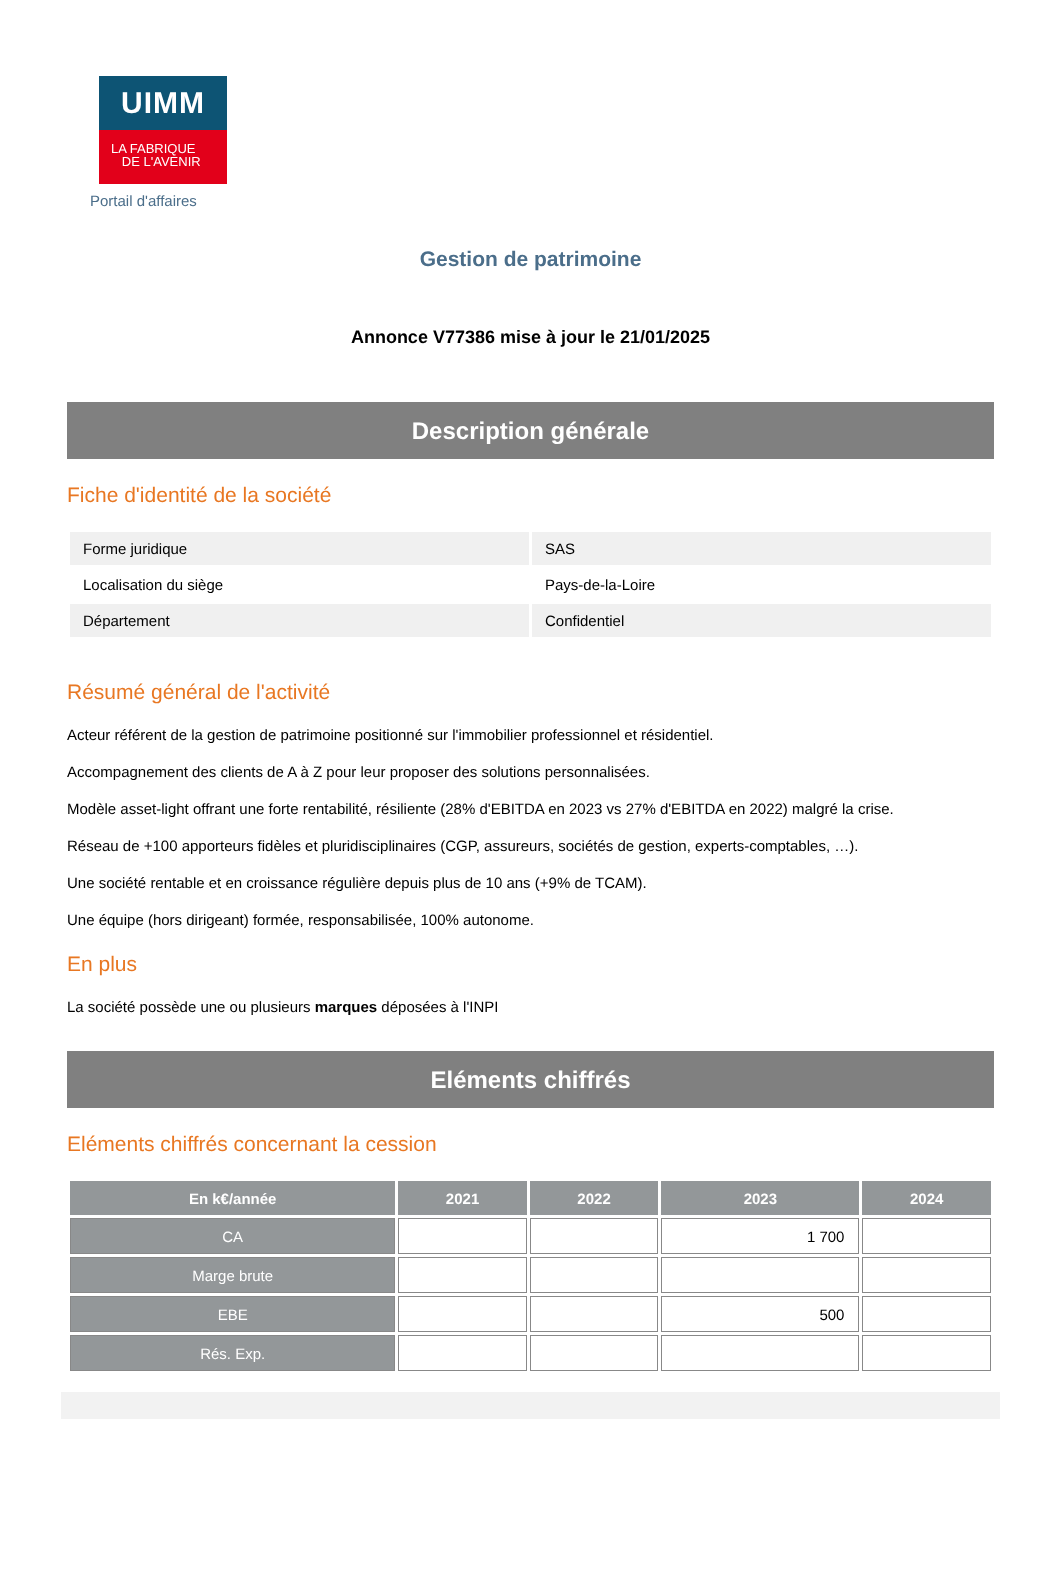UIMM
LA FABRIQUE
DE L'AVENIR
Portail d'affaires
Gestion de patrimoine
Annonce V77386 mise à jour le 21/01/2025
Description générale
Fiche d'identité de la société
| Forme juridique | SAS |
| Localisation du siège | Pays-de-la-Loire |
| Département | Confidentiel |
Résumé général de l'activité
Acteur référent de la gestion de patrimoine positionné sur l'immobilier professionnel et résidentiel.
Accompagnement des clients de A à Z pour leur proposer des solutions personnalisées.
Modèle asset-light offrant une forte rentabilité, résiliente (28% d'EBITDA en 2023 vs 27% d'EBITDA en 2022) malgré la crise.
Réseau de +100 apporteurs fidèles et pluridisciplinaires (CGP, assureurs, sociétés de gestion, experts-comptables, …).
Une société rentable et en croissance régulière depuis plus de 10 ans (+9% de TCAM).
Une équipe (hors dirigeant) formée, responsabilisée, 100% autonome.
En plus
La société possède une ou plusieurs marques déposées à l'INPI
Eléments chiffrés
Eléments chiffrés concernant la cession
| En k€/année | 2021 | 2022 | 2023 | 2024 |
| --- | --- | --- | --- | --- |
| CA | | | 1 700 | |
| Marge brute | | | | |
| EBE | | | 500 | |
| Rés. Exp. | | | | |